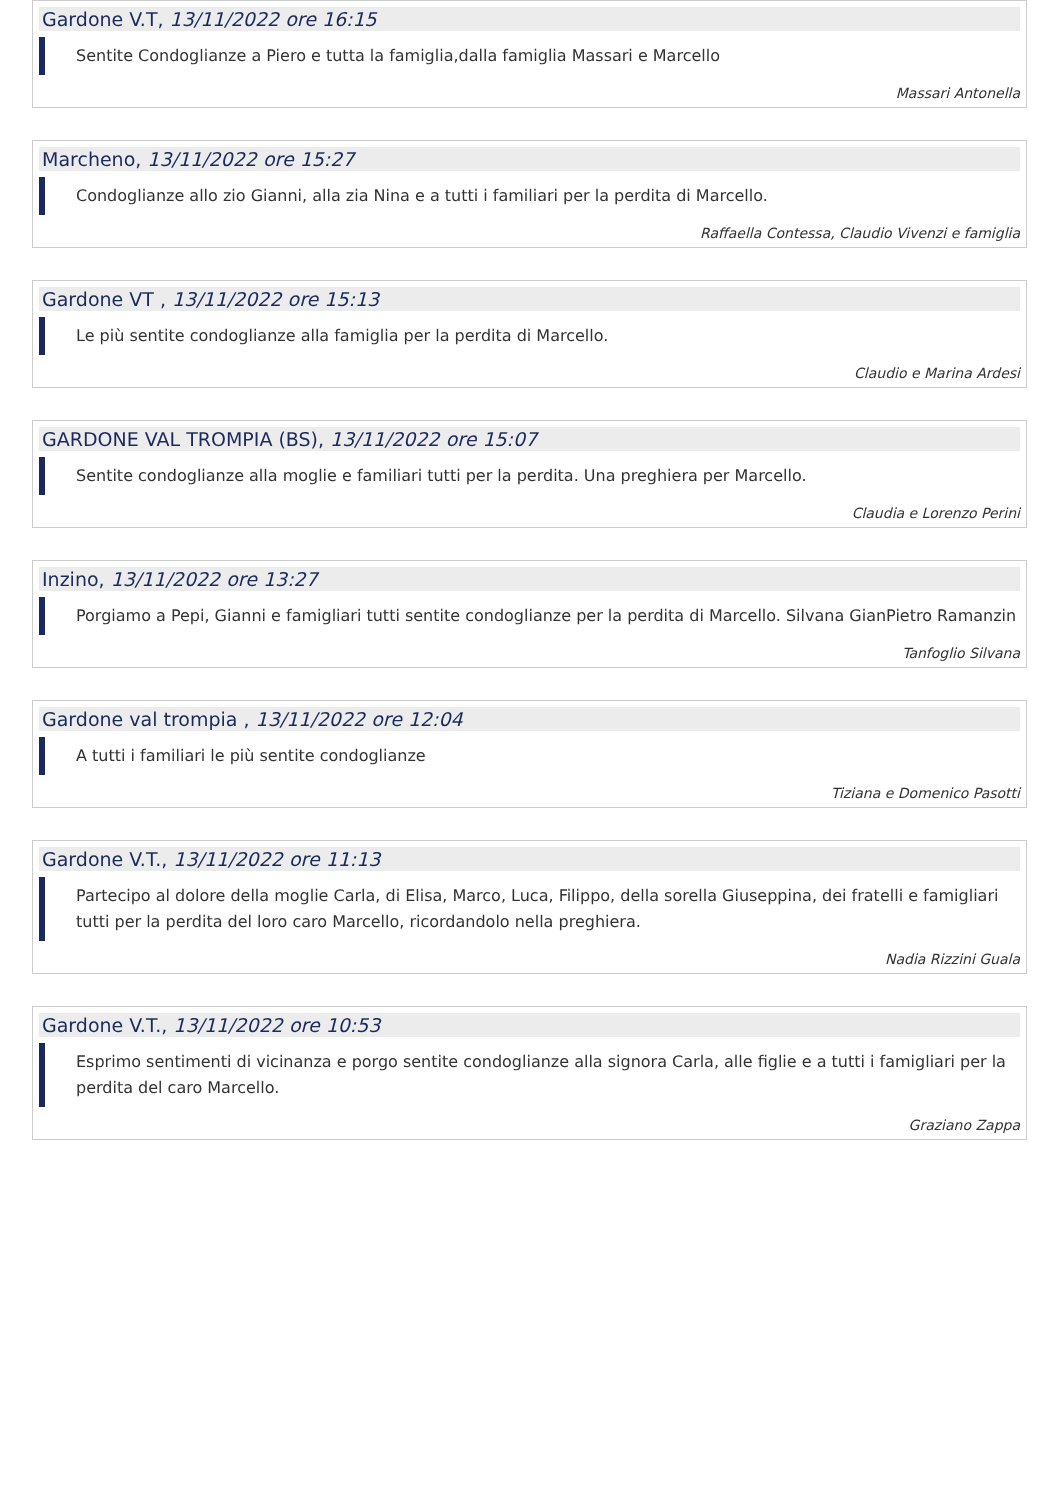Gardone V.T, 13/11/2022 ore 16:15
Sentite Condoglianze a Piero e tutta la famiglia,dalla famiglia Massari e Marcello
Massari Antonella
Marcheno, 13/11/2022 ore 15:27
Condoglianze allo zio Gianni, alla zia Nina e a tutti i familiari per la perdita di Marcello.
Raffaella Contessa, Claudio Vivenzi e famiglia
Gardone VT , 13/11/2022 ore 15:13
Le più sentite condoglianze alla famiglia per la perdita di Marcello.
Claudio e Marina Ardesi
GARDONE VAL TROMPIA (BS), 13/11/2022 ore 15:07
Sentite condoglianze alla moglie e familiari tutti per la perdita. Una preghiera per Marcello.
Claudia e Lorenzo Perini
Inzino, 13/11/2022 ore 13:27
Porgiamo a Pepi, Gianni e famigliari tutti sentite condoglianze per la perdita di Marcello. Silvana GianPietro Ramanzin
Tanfoglio Silvana
Gardone val trompia , 13/11/2022 ore 12:04
A tutti i familiari le più sentite condoglianze
Tiziana e Domenico Pasotti
Gardone V.T., 13/11/2022 ore 11:13
Partecipo al dolore della moglie Carla, di Elisa, Marco, Luca, Filippo, della sorella Giuseppina, dei fratelli e famigliari tutti per la perdita del loro caro Marcello, ricordandolo nella preghiera.
Nadia Rizzini Guala
Gardone V.T., 13/11/2022 ore 10:53
Esprimo sentimenti di vicinanza e porgo sentite condoglianze alla signora Carla, alle figlie e a tutti i famigliari per la perdita del caro Marcello.
Graziano Zappa